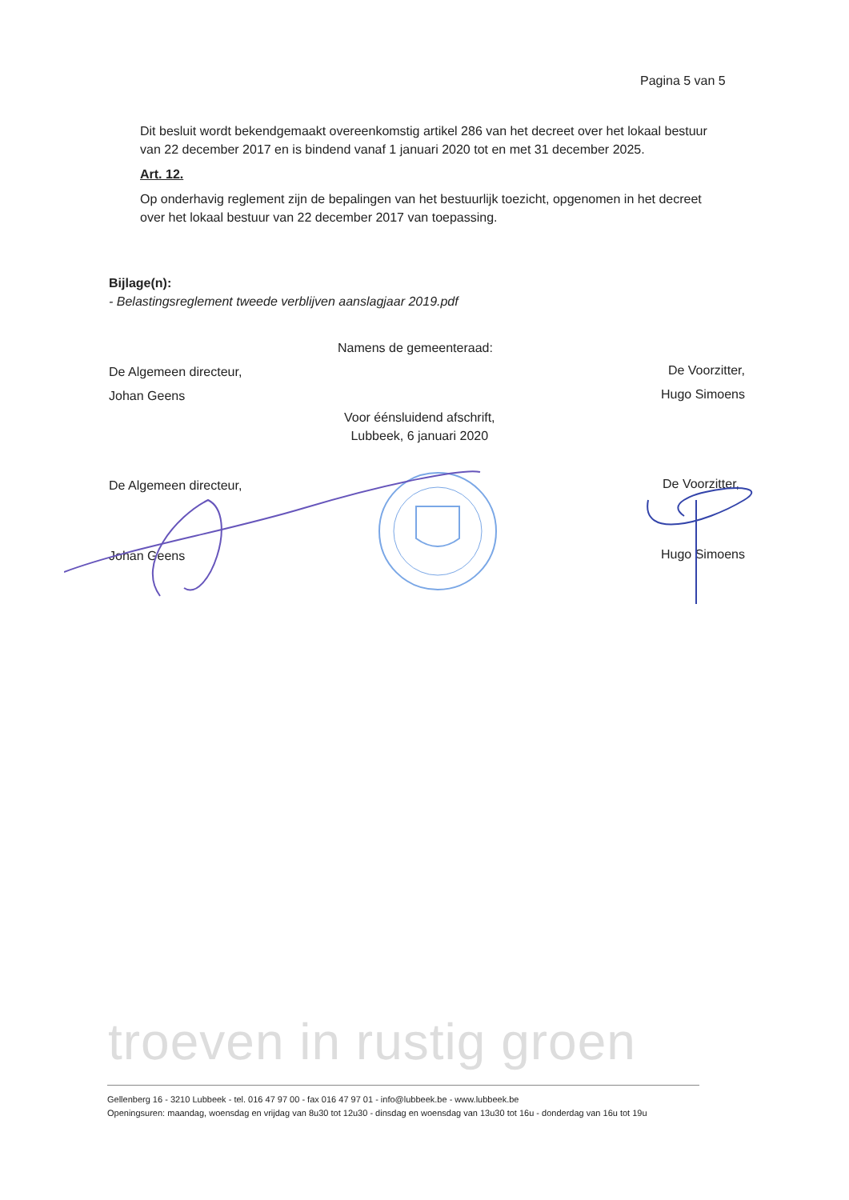Pagina 5 van 5
Dit besluit wordt bekendgemaakt overeenkomstig artikel 286 van het decreet over het lokaal bestuur van 22 december 2017 en is bindend vanaf 1 januari 2020 tot en met 31 december 2025.
Art. 12.
Op onderhavig reglement zijn de bepalingen van het bestuurlijk toezicht, opgenomen in het decreet over het lokaal bestuur van 22 december 2017 van toepassing.
Bijlage(n):
- Belastingsreglement tweede verblijven aanslagjaar 2019.pdf
Namens de gemeenteraad:
De Algemeen directeur,
Johan Geens
De Voorzitter,
Hugo Simoens
Voor éénsluidend afschrift,
Lubbeek, 6 januari 2020
De Algemeen directeur,
Johan Geens
De Voorzitter,
Hugo Simoens
troeven in rustig groen
Gellenberg 16 - 3210 Lubbeek - tel. 016 47 97 00 - fax 016 47 97 01 - info@lubbeek.be - www.lubbeek.be
Openingsuren: maandag, woensdag en vrijdag van 8u30 tot 12u30 - dinsdag en woensdag van 13u30 tot 16u - donderdag van 16u tot 19u